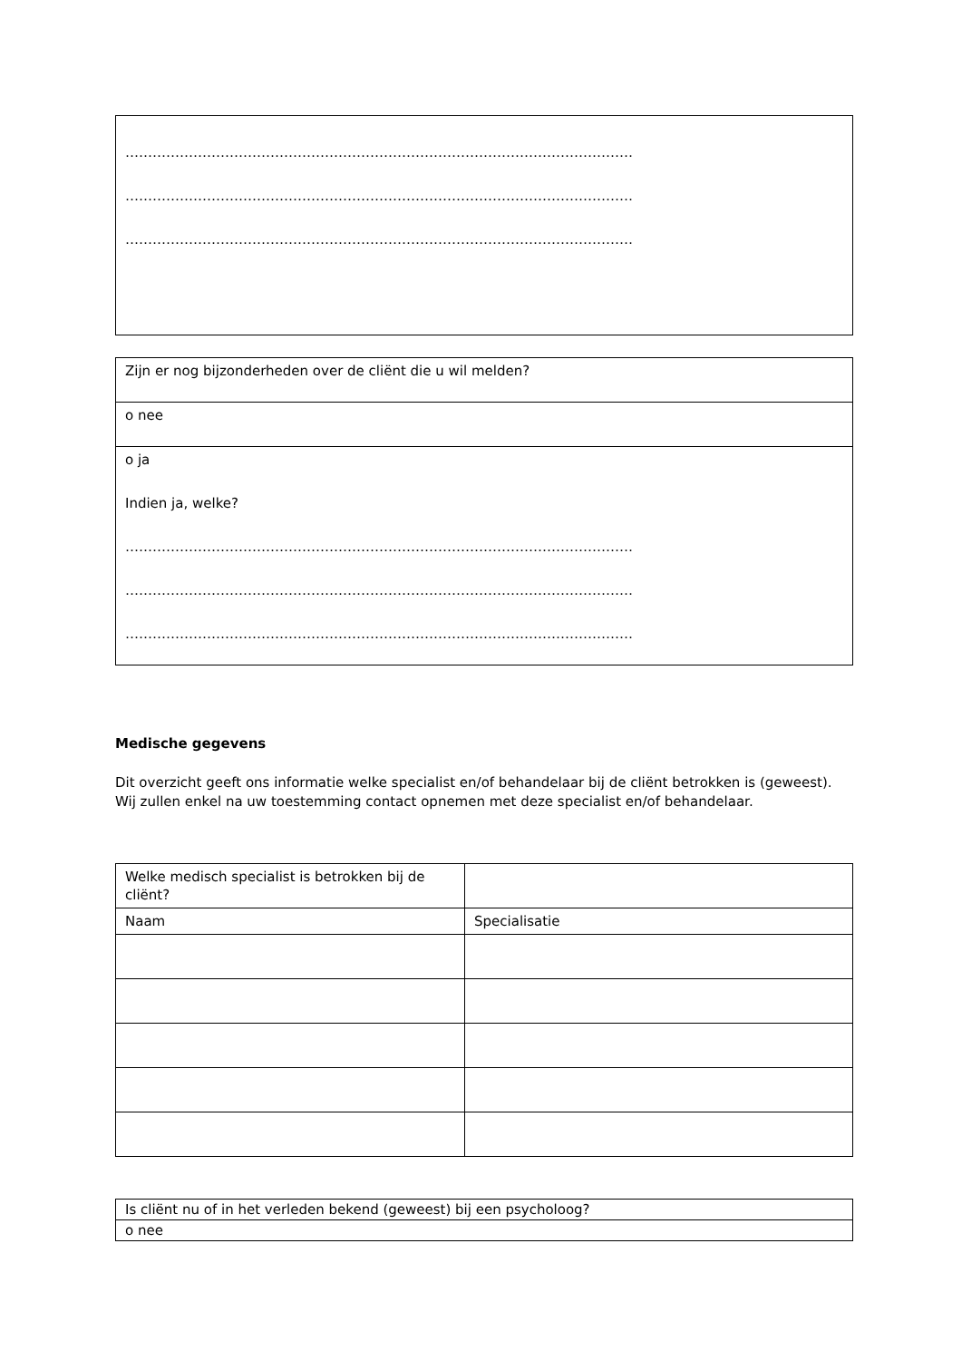| …………………………………………………………………………………………………………………… …………………………………………………………………………………………………………………… …………………………………………………………………………………………………………………… |
| Zijn er nog bijzonderheden over de cliënt die u wil melden? |
| o nee |
| o ja Indien ja, welke? …………………………………………………………………………………………………………………… …………………………………………………………………………………………………………………… …………………………………………………………………………………………………………………… |
Medische gegevens
Dit overzicht geeft ons informatie welke specialist en/of behandelaar bij de cliënt betrokken is (geweest). Wij zullen enkel na uw toestemming contact opnemen met deze specialist en/of behandelaar.
| Welke medisch specialist is betrokken bij de cliënt? | |
| Naam | Specialisatie |
| Is cliënt nu of in het verleden bekend (geweest) bij een psycholoog? |
| o nee |